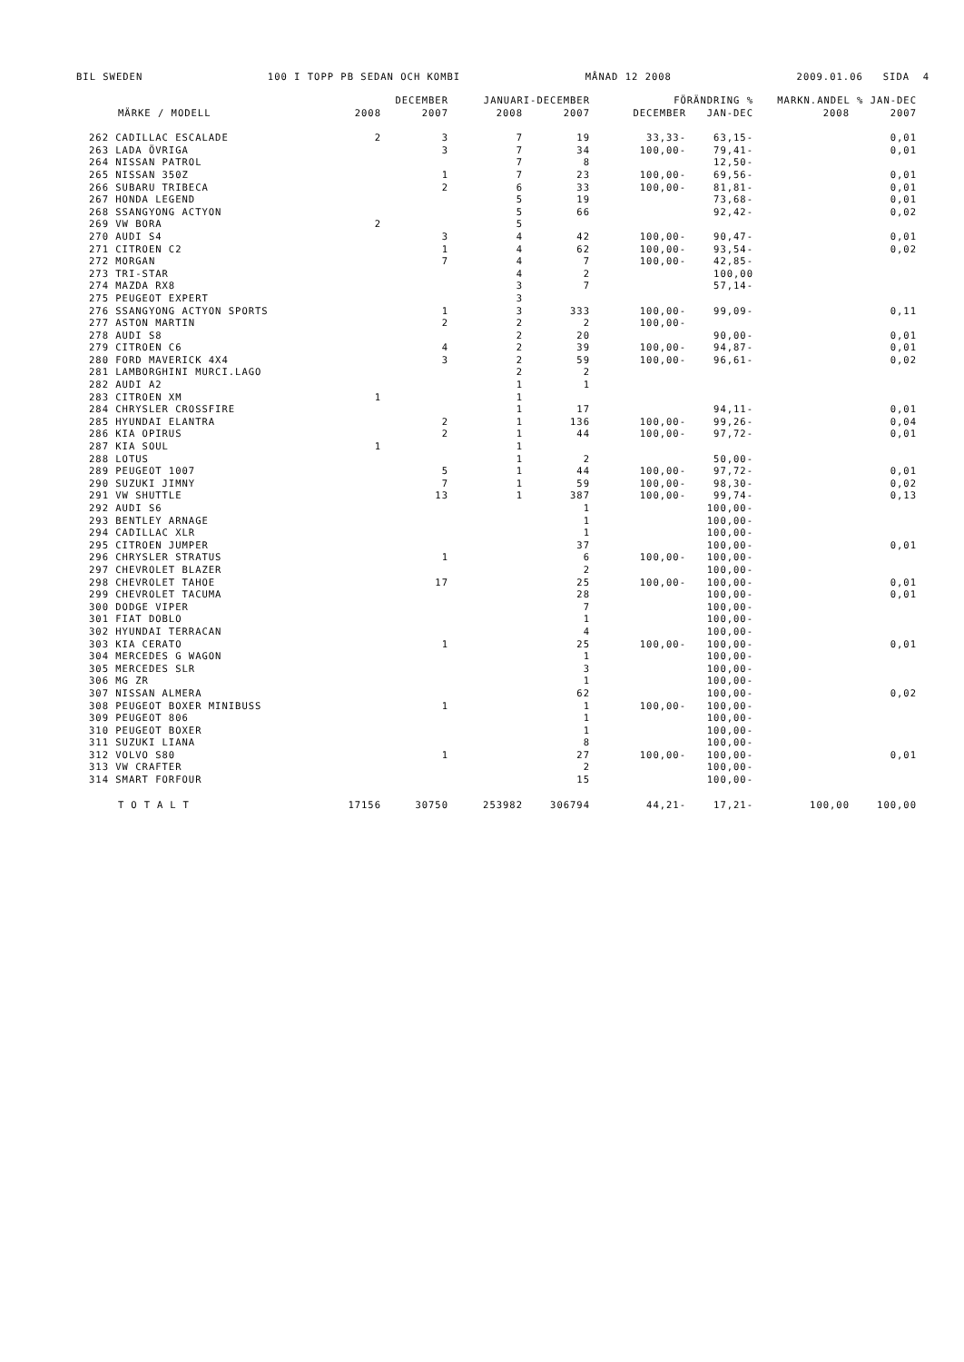BIL SWEDEN 100 I TOPP PB SEDAN OCH KOMBI MÅNAD 12 2008 2009.01.06 SIDA 4
| MÄRKE / MODELL | DECEMBER | | JANUARI-DECEMBER | | FÖRÄNDRING % | | MARKN.ANDEL % JAN-DEC | |
| --- | --- | --- | --- | --- | --- | --- | --- | --- |
| | 2008 | 2007 | 2008 | 2007 | DECEMBER | JAN-DEC | 2008 | 2007 |
| 262 CADILLAC ESCALADE | 2 | 3 | 7 | 19 | 33,33- | 63,15- | | 0,01 |
| 263 LADA ÖVRIGA | | 3 | 7 | 34 | 100,00- | 79,41- | | 0,01 |
| 264 NISSAN PATROL | | | 7 | 8 | | 12,50- | | |
| 265 NISSAN 350Z | | 1 | 7 | 23 | 100,00- | 69,56- | | 0,01 |
| 266 SUBARU TRIBECA | | 2 | 6 | 33 | 100,00- | 81,81- | | 0,01 |
| 267 HONDA LEGEND | | | 5 | 19 | | 73,68- | | 0,01 |
| 268 SSANGYONG ACTYON | | | 5 | 66 | | 92,42- | | 0,02 |
| 269 VW BORA | 2 | | 5 | | | | | |
| 270 AUDI S4 | | 3 | 4 | 42 | 100,00- | 90,47- | | 0,01 |
| 271 CITROEN C2 | | 1 | 4 | 62 | 100,00- | 93,54- | | 0,02 |
| 272 MORGAN | | 7 | 4 | 7 | 100,00- | 42,85- | | |
| 273 TRI-STAR | | | 4 | 2 | | 100,00 | | |
| 274 MAZDA RX8 | | | 3 | 7 | | 57,14- | | |
| 275 PEUGEOT EXPERT | | | 3 | | | | | |
| 276 SSANGYONG ACTYON SPORTS | | 1 | 3 | 333 | 100,00- | 99,09- | | 0,11 |
| 277 ASTON MARTIN | | 2 | 2 | 2 | 100,00- | | | |
| 278 AUDI S8 | | | 2 | 20 | | 90,00- | | 0,01 |
| 279 CITROEN C6 | | 4 | 2 | 39 | 100,00- | 94,87- | | 0,01 |
| 280 FORD MAVERICK 4X4 | | 3 | 2 | 59 | 100,00- | 96,61- | | 0,02 |
| 281 LAMBORGHINI MURCI.LAGO | | | 2 | 2 | | | | |
| 282 AUDI A2 | | | 1 | 1 | | | | |
| 283 CITROEN XM | 1 | | 1 | | | | | |
| 284 CHRYSLER CROSSFIRE | | | 1 | 17 | | 94,11- | | 0,01 |
| 285 HYUNDAI ELANTRA | | 2 | 1 | 136 | 100,00- | 99,26- | | 0,04 |
| 286 KIA OPIRUS | | 2 | 1 | 44 | 100,00- | 97,72- | | 0,01 |
| 287 KIA SOUL | 1 | | 1 | | | | | |
| 288 LOTUS | | | 1 | 2 | | 50,00- | | |
| 289 PEUGEOT 1007 | | 5 | 1 | 44 | 100,00- | 97,72- | | 0,01 |
| 290 SUZUKI JIMNY | | 7 | 1 | 59 | 100,00- | 98,30- | | 0,02 |
| 291 VW SHUTTLE | | 13 | 1 | 387 | 100,00- | 99,74- | | 0,13 |
| 292 AUDI S6 | | | | 1 | | 100,00- | | |
| 293 BENTLEY ARNAGE | | | | 1 | | 100,00- | | |
| 294 CADILLAC XLR | | | | 1 | | 100,00- | | |
| 295 CITROEN JUMPER | | | | 37 | | 100,00- | | 0,01 |
| 296 CHRYSLER STRATUS | | 1 | | 6 | 100,00- | 100,00- | | |
| 297 CHEVROLET BLAZER | | | | 2 | | 100,00- | | |
| 298 CHEVROLET TAHOE | | 17 | | 25 | 100,00- | 100,00- | | 0,01 |
| 299 CHEVROLET TACUMA | | | | 28 | | 100,00- | | 0,01 |
| 300 DODGE VIPER | | | | 7 | | 100,00- | | |
| 301 FIAT DOBLO | | | | 1 | | 100,00- | | |
| 302 HYUNDAI TERRACAN | | | | 4 | | 100,00- | | |
| 303 KIA CERATO | | 1 | | 25 | 100,00- | 100,00- | | 0,01 |
| 304 MERCEDES G WAGON | | | | 1 | | 100,00- | | |
| 305 MERCEDES SLR | | | | 3 | | 100,00- | | |
| 306 MG ZR | | | | 1 | | 100,00- | | |
| 307 NISSAN ALMERA | | | | 62 | | 100,00- | | 0,02 |
| 308 PEUGEOT BOXER MINIBUSS | | 1 | | 1 | 100,00- | 100,00- | | |
| 309 PEUGEOT 806 | | | | 1 | | 100,00- | | |
| 310 PEUGEOT BOXER | | | | 1 | | 100,00- | | |
| 311 SUZUKI LIANA | | | | 8 | | 100,00- | | |
| 312 VOLVO S80 | | 1 | | 27 | 100,00- | 100,00- | | 0,01 |
| 313 VW CRAFTER | | | | 2 | | 100,00- | | |
| 314 SMART FORFOUR | | | | 15 | | 100,00- | | |
| TOTALT | 17156 | 30750 | 253982 | 306794 | 44,21- | 17,21- | 100,00 | 100,00 |